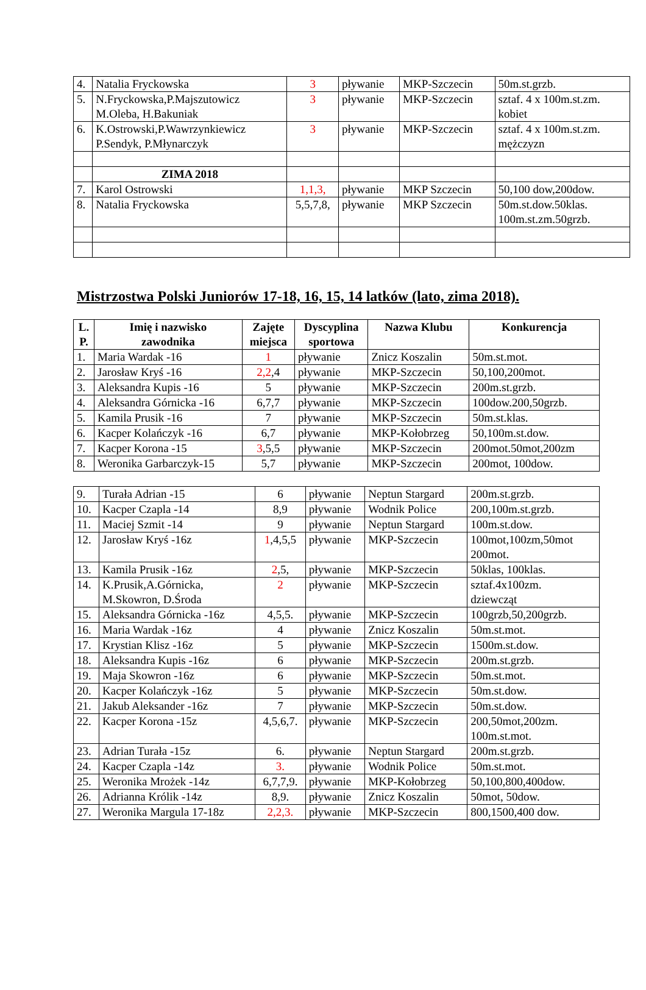| 4. | Natalia Fryckowska | 3 | pływanie | MKP-Szczecin | 50m.st.grzb. |
| 5. | N.Fryckowska,P.Majszutowicz M.Oleba, H.Bakuniak | 3 | pływanie | MKP-Szczecin | sztaf. 4 x 100m.st.zm. kobiet |
| 6. | K.Ostrowski,P.Wawrzynkiewicz P.Sendyk, P.Młynarczyk | 3 | pływanie | MKP-Szczecin | sztaf. 4 x 100m.st.zm. mężczyzn |
| | ZIMA 2018 | | | | |
| 7. | Karol Ostrowski | 1,1,3, | pływanie | MKP Szczecin | 50,100 dow,200dow. |
| 8. | Natalia Fryckowska | 5,5,7,8, | pływanie | MKP Szczecin | 50m.st.dow.50klas. 100m.st.zm.50grzb. |
Mistrzostwa Polski Juniorów 17-18, 16, 15, 14 latków (lato, zima 2018).
| L. P. | Imię i nazwisko zawodnika | Zajęte miejsca | Dyscyplina sportowa | Nazwa Klubu | Konkurencja |
| --- | --- | --- | --- | --- | --- |
| 1. | Maria Wardak -16 | 1 | pływanie | Znicz Koszalin | 50m.st.mot. |
| 2. | Jarosław Kryś -16 | 2,2 ,4 | pływanie | MKP-Szczecin | 50,100,200mot. |
| 3. | Aleksandra Kupis -16 | 5 | pływanie | MKP-Szczecin | 200m.st.grzb. |
| 4. | Aleksandra Górnicka -16 | 6,7,7 | pływanie | MKP-Szczecin | 100dow.200,50grzb. |
| 5. | Kamila Prusik -16 | 7 | pływanie | MKP-Szczecin | 50m.st.klas. |
| 6. | Kacper Kolańczyk -16 | 6,7 | pływanie | MKP-Kołobrzeg | 50,100m.st.dow. |
| 7. | Kacper Korona -15 | 3 ,5,5 | pływanie | MKP-Szczecin | 200mot.50mot,200zm |
| 8. | Weronika Garbarczyk-15 | 5,7 | pływanie | MKP-Szczecin | 200mot, 100dow. |
| 9. | Turała Adrian -15 | 6 | pływanie | Neptun Stargard | 200m.st.grzb. |
| 10. | Kacper Czapla -14 | 8,9 | pływanie | Wodnik Police | 200,100m.st.grzb. |
| 11. | Maciej Szmit -14 | 9 | pływanie | Neptun Stargard | 100m.st.dow. |
| 12. | Jarosław Kryś -16z | 1 ,4,5,5 | pływanie | MKP-Szczecin | 100mot,100zm,50mot 200mot. |
| 13. | Kamila Prusik -16z | 2 ,5, | pływanie | MKP-Szczecin | 50klas, 100klas. |
| 14. | K.Prusik,A.Górnicka, M.Skowron, D.Środa | 2 | pływanie | MKP-Szczecin | sztaf.4x100zm. dziewcząt |
| 15. | Aleksandra Górnicka -16z | 4,5,5. | pływanie | MKP-Szczecin | 100grzb,50,200grzb. |
| 16. | Maria Wardak -16z | 4 | pływanie | Znicz Koszalin | 50m.st.mot. |
| 17. | Krystian Klisz -16z | 5 | pływanie | MKP-Szczecin | 1500m.st.dow. |
| 18. | Aleksandra Kupis -16z | 6 | pływanie | MKP-Szczecin | 200m.st.grzb. |
| 19. | Maja Skowron -16z | 6 | pływanie | MKP-Szczecin | 50m.st.mot. |
| 20. | Kacper Kolańczyk -16z | 5 | pływanie | MKP-Szczecin | 50m.st.dow. |
| 21. | Jakub Aleksander -16z | 7 | pływanie | MKP-Szczecin | 50m.st.dow. |
| 22. | Kacper Korona -15z | 4,5,6,7. | pływanie | MKP-Szczecin | 200,50mot,200zm. 100m.st.mot. |
| 23. | Adrian Turała -15z | 6. | pływanie | Neptun Stargard | 200m.st.grzb. |
| 24. | Kacper Czapla -14z | 3. | pływanie | Wodnik Police | 50m.st.mot. |
| 25. | Weronika Mrożek -14z | 6,7,7,9. | pływanie | MKP-Kołobrzeg | 50,100,800,400dow. |
| 26. | Adrianna Królik -14z | 8,9. | pływanie | Znicz Koszalin | 50mot, 50dow. |
| 27. | Weronika Margula 17-18z | 2,2,3. | pływanie | MKP-Szczecin | 800,1500,400 dow. |